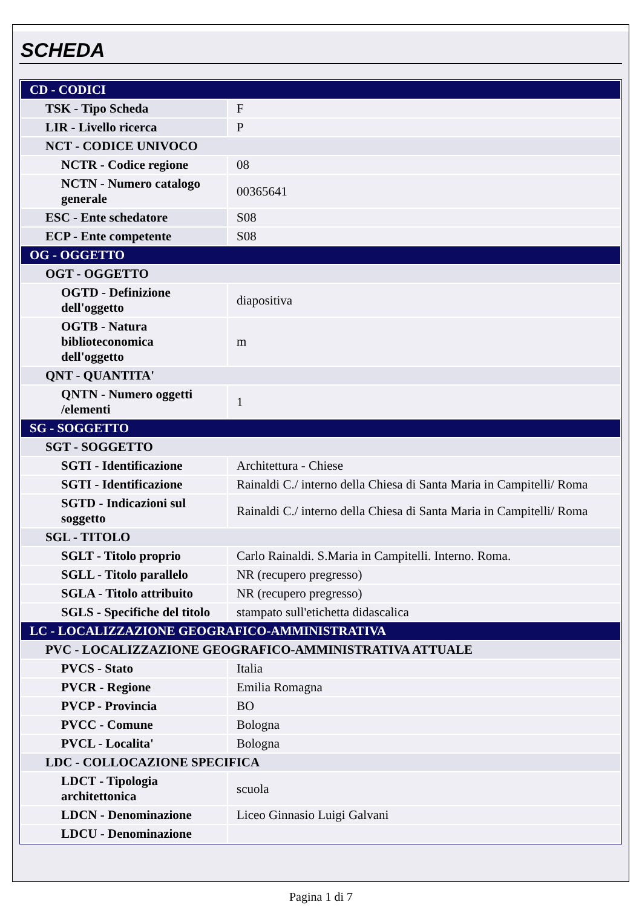SCHEDA
| CD - CODICI | |
| TSK - Tipo Scheda | F |
| LIR - Livello ricerca | P |
| NCT - CODICE UNIVOCO | |
| NCTR - Codice regione | 08 |
| NCTN - Numero catalogo generale | 00365641 |
| ESC - Ente schedatore | S08 |
| ECP - Ente competente | S08 |
| OG - OGGETTO | |
| OGT - OGGETTO | |
| OGTD - Definizione dell'oggetto | diapositiva |
| OGTB - Natura biblioteconomica dell'oggetto | m |
| QNT - QUANTITA' | |
| QNTN - Numero oggetti /elementi | 1 |
| SG - SOGGETTO | |
| SGT - SOGGETTO | |
| SGTI - Identificazione | Architettura - Chiese |
| SGTI - Identificazione | Rainaldi C./ interno della Chiesa di Santa Maria in Campitelli/ Roma |
| SGTD - Indicazioni sul soggetto | Rainaldi C./ interno della Chiesa di Santa Maria in Campitelli/ Roma |
| SGL - TITOLO | |
| SGLT - Titolo proprio | Carlo Rainaldi. S.Maria in Campitelli. Interno. Roma. |
| SGLL - Titolo parallelo | NR (recupero pregresso) |
| SGLA - Titolo attribuito | NR (recupero pregresso) |
| SGLS - Specifiche del titolo | stampato sull'etichetta didascalica |
| LC - LOCALIZZAZIONE GEOGRAFICO-AMMINISTRATIVA | |
| PVC - LOCALIZZAZIONE GEOGRAFICO-AMMINISTRATIVA ATTUALE | |
| PVCS - Stato | Italia |
| PVCR - Regione | Emilia Romagna |
| PVCP - Provincia | BO |
| PVCC - Comune | Bologna |
| PVCL - Localita' | Bologna |
| LDC - COLLOCAZIONE SPECIFICA | |
| LDCT - Tipologia architettonica | scuola |
| LDCN - Denominazione | Liceo Ginnasio Luigi Galvani |
| LDCU - Denominazione | |
Pagina 1 di 7